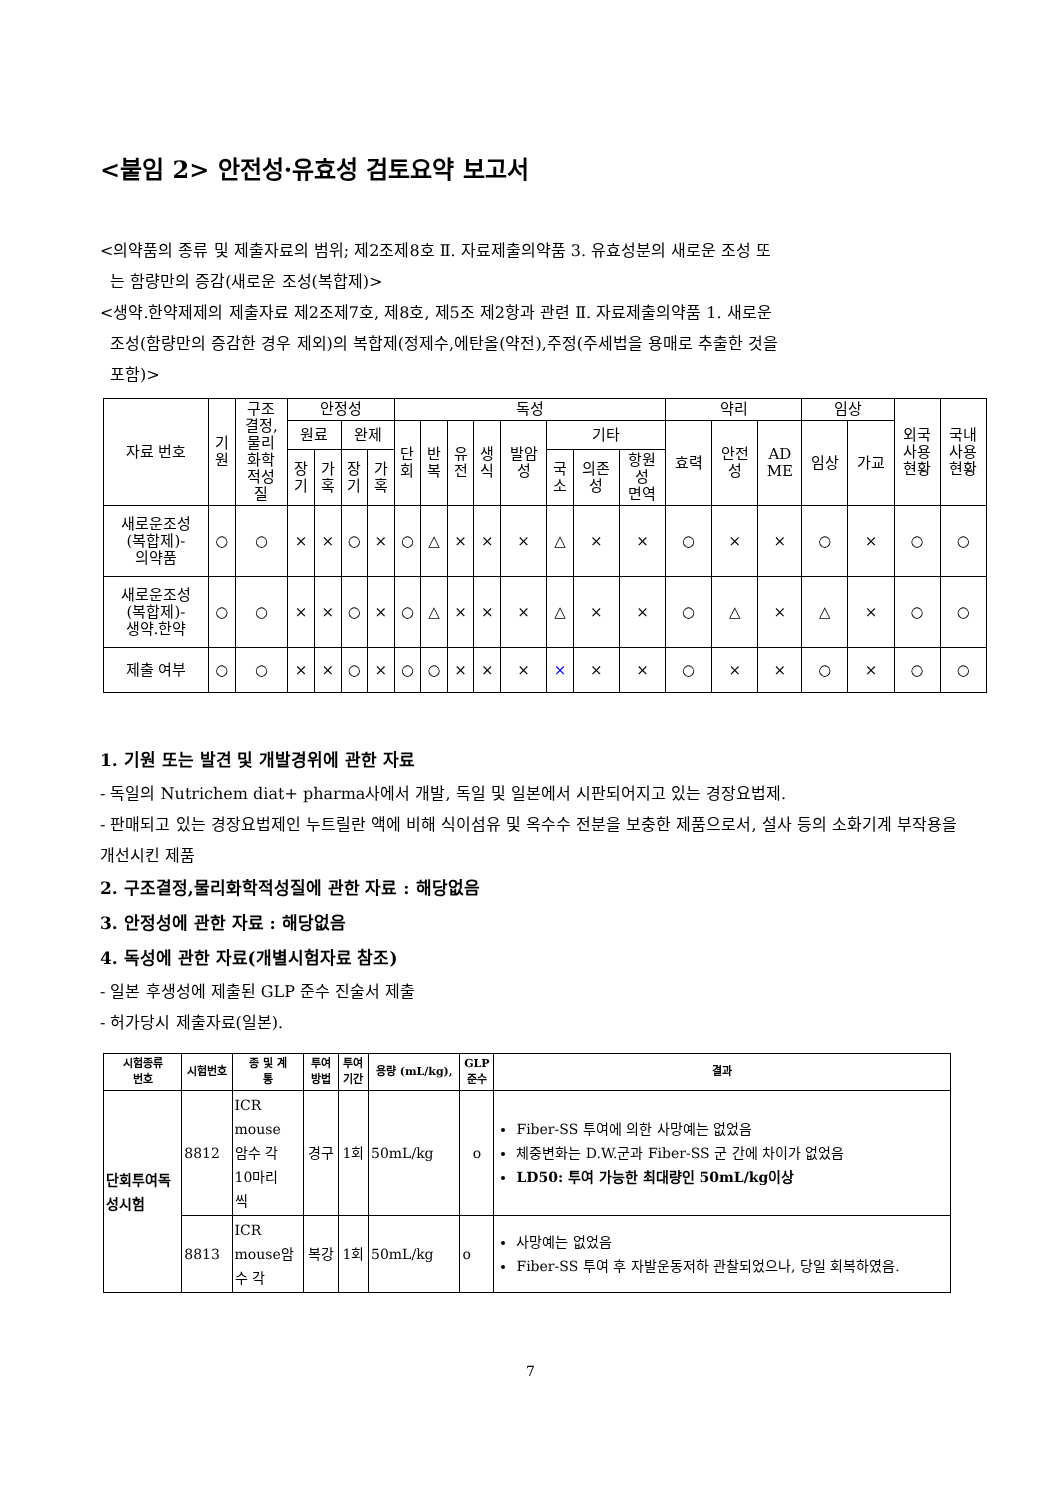<붙임 2> 안전성·유효성 검토요약 보고서
<의약품의 종류 및 제출자료의 범위; 제2조제8호 Ⅱ. 자료제출의약품 3. 유효성분의 새로운 조성 또
는 함량만의 증감(새로운 조성(복합제)>
<생약.한약제제의 제출자료 제2조제7호, 제8호, 제5조 제2항과 관련 Ⅱ. 자료제출의약품 1. 새로운
조성(함량만의 증감한 경우 제외)의 복합제(정제수,에탄올(약전),주정(주세법을 용매로 추출한 것을
포함)>
| 자료 번호 | 기 원 | 구조 결정, 물리 화학 적성 질 | 안정성 | | | | 독성 | | | | | | | | 약리 | | | 임상 | | 외국 사용 현황 | 국내 사용 현황 |
| --- | --- | --- | --- | --- | --- | --- | --- | --- | --- | --- | --- | --- | --- | --- | --- | --- | --- | --- | --- | --- | --- |
| | | | 원료 | | 완제 | | 단 회 | 반 복 | 유 전 | 생 식 | 발암 성 | 기타 | | | 효력 | 안전 성 | AD ME | 임상 | 가교 | | |
| | | | 장 기 | 가 혹 | 장 기 | 가 혹 | | | | | | 국 소 | 의존 성 | 항원 성 면역 | | | | | | | |
| 새로운조성 (복합제)- 의약품 | ○ | ○ | × | × | ○ | × | ○ | △ | × | × | × | △ | × | × | ○ | × | × | ○ | × | ○ | ○ |
| 새로운조성 (복합제)- 생약.한약 | ○ | ○ | × | × | ○ | × | ○ | △ | × | × | × | △ | × | × | ○ | △ | × | △ | × | ○ | ○ |
| 제출 여부 | ○ | ○ | × | × | ○ | × | ○ | ○ | × | × | × | × | × | × | ○ | × | × | ○ | × | ○ | ○ |
1. 기원 또는 발견 및 개발경위에 관한 자료
- 독일의 Nutrichem diat+ pharma사에서 개발, 독일 및 일본에서 시판되어지고 있는 경장요법제.
- 판매되고 있는 경장요법제인 누트릴란 액에 비해 식이섬유 및 옥수수 전분을 보충한 제품으로서, 설사 등의 소화기계 부작용을 개선시킨 제품
2. 구조결정,물리화학적성질에 관한 자료 : 해당없음
3. 안정성에 관한 자료 : 해당없음
4. 독성에 관한 자료(개별시험자료 참조)
- 일본 후생성에 제출된 GLP 준수 진술서 제출
- 허가당시 제출자료(일본).
| 시험종류 번호 | 시험번호 | 종 및 계 통 | 투여 방법 | 투여 기간 | 용량 (mL/kg), | GLP 준수 | 결과 |
| --- | --- | --- | --- | --- | --- | --- | --- |
| 단회투여독 성시험 | 8812 | ICR mouse 암수 각 10마리 씩 | 경구 | 1회 | 50mL/kg | o | Fiber-SS 투여에 의한 사망예는 없었음 체중변화는 D.W.군과 Fiber-SS 군 간에 차이가 없었음 LD50: 투여 가능한 최대량인 50mL/kg이상 |
| | 8813 | ICR mouse암 수 각 | 복강 | 1회 | 50mL/kg | o | 사망예는 없었음 Fiber-SS 투여 후 자발운동저하 관찰되었으나, 당일 회복하였음. |
7